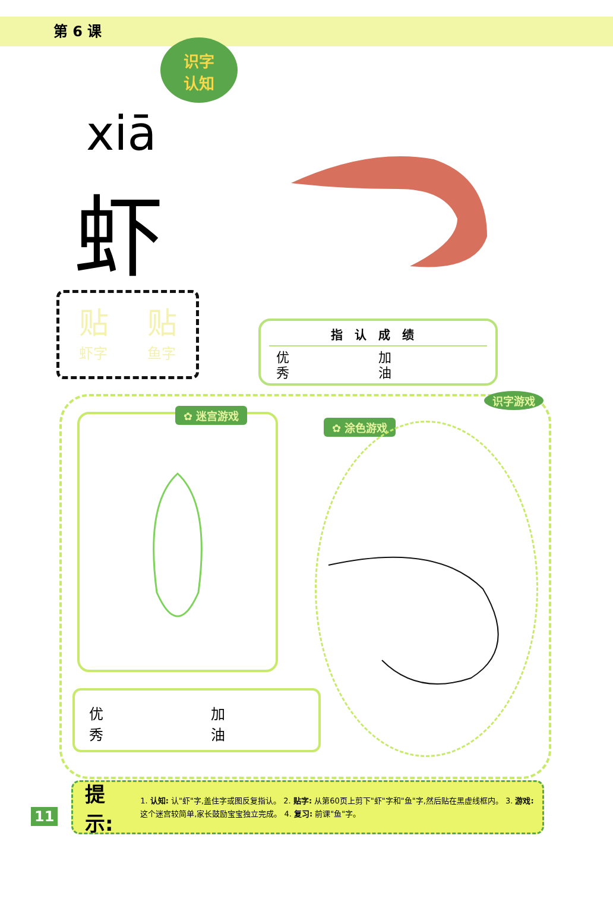第 6 课
识字
认知
xiā
虾
贴
虾字
贴
鱼字
指认成绩
优
秀
加
油
✿ 迷宫游戏
✿ 涂色游戏
识字游戏
优
秀
加
油
11
提示:
1. 认知: 认"虾"字,盖住字或图反复指认。 2. 贴字: 从第60页上剪下"虾"字和"鱼"字,然后贴在黑虚线框内。 3. 游戏: 这个迷宫较简单,家长鼓励宝宝独立完成。 4. 复习: 前课"鱼"字。